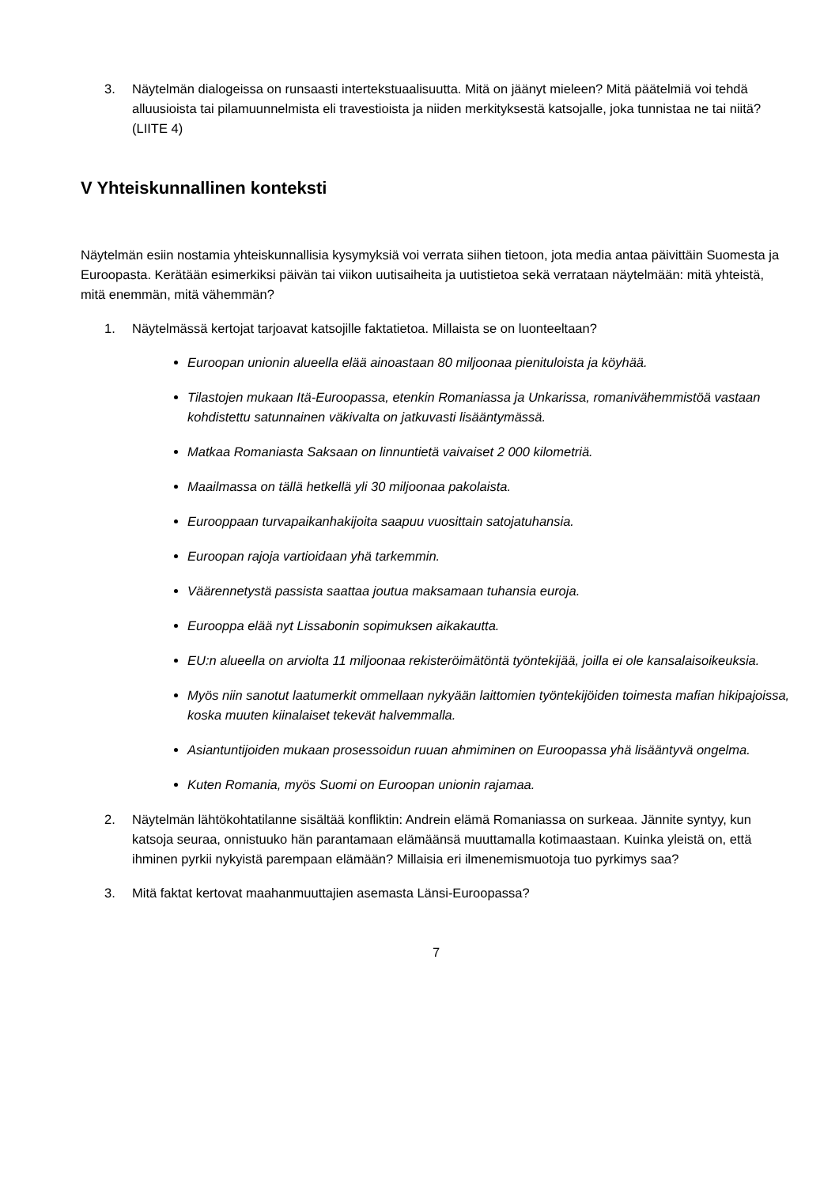3. Näytelmän dialogeissa on runsaasti intertekstuaalisuutta. Mitä on jäänyt mieleen? Mitä päätelmiä voi tehdä alluusioista tai pilamuunnelmista eli travestioista ja niiden merkityksestä katsojalle, joka tunnistaa ne tai niitä? (LIITE 4)
V Yhteiskunnallinen konteksti
Näytelmän esiin nostamia yhteiskunnallisia kysymyksiä voi verrata siihen tietoon, jota media antaa päivittäin Suomesta ja Euroopasta. Kerätään esimerkiksi päivän tai viikon uutisaiheita ja uutistietoa sekä verrataan näytelmään: mitä yhteistä, mitä enemmän, mitä vähemmän?
1. Näytelmässä kertojat tarjoavat katsojille faktatietoa. Millaista se on luonteeltaan?
Euroopan unionin alueella elää ainoastaan 80 miljoonaa pienituloista ja köyhää.
Tilastojen mukaan Itä-Euroopassa, etenkin Romaniassa ja Unkarissa, romanivähemmistöä vastaan kohdistettu satunnainen väkivalta on jatkuvasti lisääntymässä.
Matkaa Romaniasta Saksaan on linnuntietä vaivaiset 2 000 kilometriä.
Maailmassa on tällä hetkellä yli 30 miljoonaa pakolaista.
Eurooppaan turvapaikanhakijoita saapuu vuosittain satojatuhansia.
Euroopan rajoja vartioidaan yhä tarkemmin.
Väärennetystä passista saattaa joutua maksamaan tuhansia euroja.
Eurooppa elää nyt Lissabonin sopimuksen aikakautta.
EU:n alueella on arviolta 11 miljoonaa rekisteröimätöntä työntekijää, joilla ei ole kansalaisoikeuksia.
Myös niin sanotut laatumerkit ommellaan nykyään laittomien työntekijöiden toimesta mafian hikipajoissa, koska muuten kiinalaiset tekevät halvemmalla.
Asiantuntijoiden mukaan prosessoidun ruuan ahmiminen on Euroopassa yhä lisääntyvä ongelma.
Kuten Romania, myös Suomi on Euroopan unionin rajamaa.
2. Näytelmän lähtökohtatilanne sisältää konfliktin: Andrein elämä Romaniassa on surkeaa. Jännite syntyy, kun katsoja seuraa, onnistuuko hän parantamaan elämäänsä muuttamalla kotimaastaan. Kuinka yleistä on, että ihminen pyrkii nykyistä parempaan elämään? Millaisia eri ilmenemismuotoja tuo pyrkimys saa?
3. Mitä faktat kertovat maahanmuuttajien asemasta Länsi-Euroopassa?
7